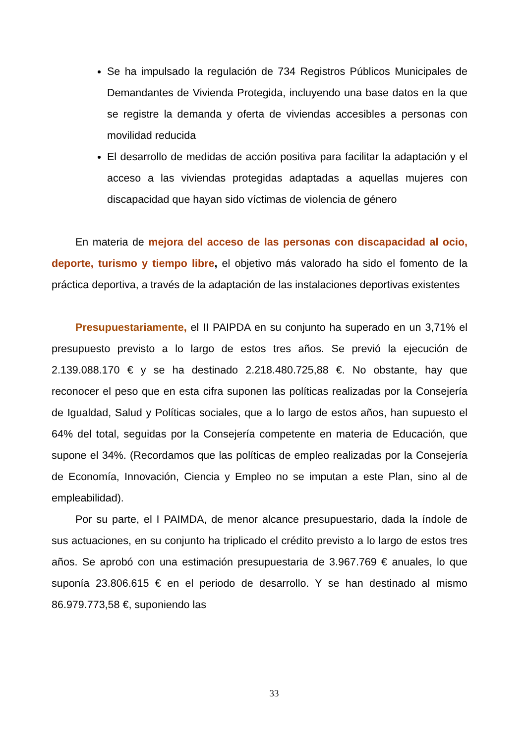Se ha impulsado la regulación de 734 Registros Públicos Municipales de Demandantes de Vivienda Protegida, incluyendo una base datos en la que se registre la demanda y oferta de viviendas accesibles a personas con movilidad reducida
El desarrollo de medidas de acción positiva para facilitar la adaptación y el acceso a las viviendas protegidas adaptadas a aquellas mujeres con discapacidad que hayan sido víctimas de violencia de género
En materia de mejora del acceso de las personas con discapacidad al ocio, deporte, turismo y tiempo libre, el objetivo más valorado ha sido el fomento de la práctica deportiva, a través de la adaptación de las instalaciones deportivas existentes
Presupuestariamente, el II PAIPDA en su conjunto ha superado en un 3,71% el presupuesto previsto a lo largo de estos tres años. Se previó la ejecución de 2.139.088.170 € y se ha destinado 2.218.480.725,88 €. No obstante, hay que reconocer el peso que en esta cifra suponen las políticas realizadas por la Consejería de Igualdad, Salud y Políticas sociales, que a lo largo de estos años, han supuesto el 64% del total, seguidas por la Consejería competente en materia de Educación, que supone el 34%. (Recordamos que las políticas de empleo realizadas por la Consejería de Economía, Innovación, Ciencia y Empleo no se imputan a este Plan, sino al de empleabilidad).
Por su parte, el I PAIMDA, de menor alcance presupuestario, dada la índole de sus actuaciones, en su conjunto ha triplicado el crédito previsto a lo largo de estos tres años. Se aprobó con una estimación presupuestaria de 3.967.769 € anuales, lo que suponía 23.806.615 € en el periodo de desarrollo. Y se han destinado al mismo 86.979.773,58 €, suponiendo las
33